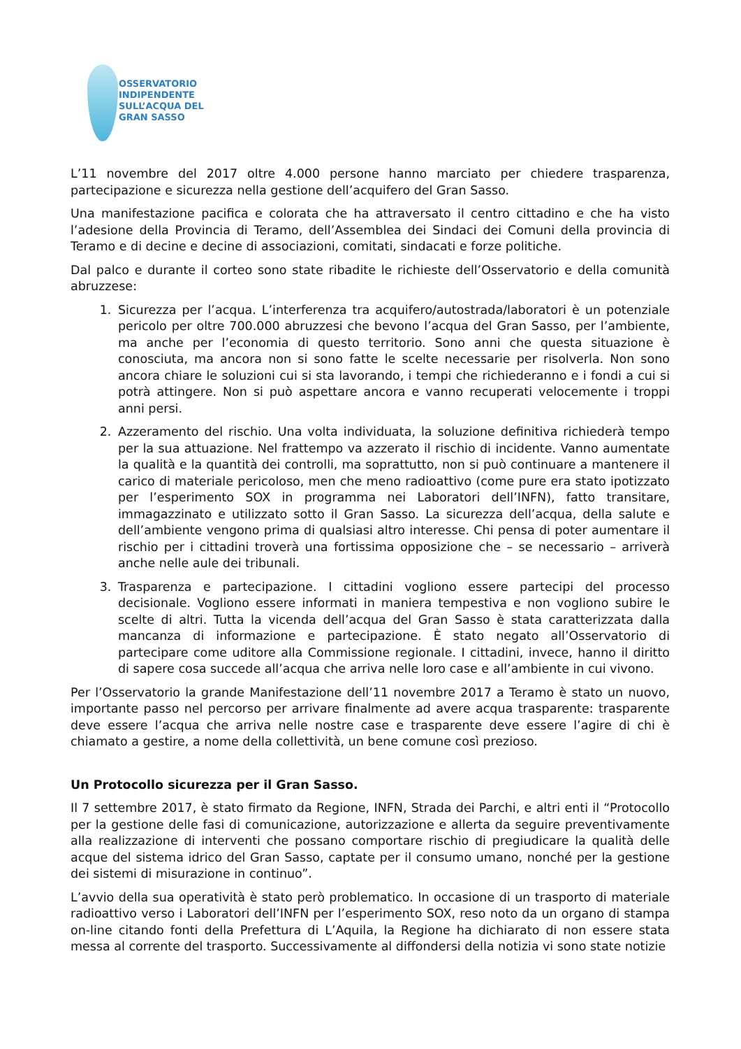OSSERVATORIO
INDIPENDENTE
SULL’ACQUA DEL
GRAN SASSO
L’11 novembre del 2017 oltre 4.000 persone hanno marciato per chiedere trasparenza, partecipazione e sicurezza nella gestione dell’acquifero del Gran Sasso.
Una manifestazione pacifica e colorata che ha attraversato il centro cittadino e che ha visto l’adesione della Provincia di Teramo, dell’Assemblea dei Sindaci dei Comuni della provincia di Teramo e di decine e decine di associazioni, comitati, sindacati e forze politiche.
Dal palco e durante il corteo sono state ribadite le richieste dell’Osservatorio e della comunità abruzzese:
1. Sicurezza per l’acqua. L’interferenza tra acquifero/autostrada/laboratori è un potenziale pericolo per oltre 700.000 abruzzesi che bevono l’acqua del Gran Sasso, per l’ambiente, ma anche per l’economia di questo territorio. Sono anni che questa situazione è conosciuta, ma ancora non si sono fatte le scelte necessarie per risolverla. Non sono ancora chiare le soluzioni cui si sta lavorando, i tempi che richiederanno e i fondi a cui si potrà attingere. Non si può aspettare ancora e vanno recuperati velocemente i troppi anni persi.
2. Azzeramento del rischio. Una volta individuata, la soluzione definitiva richiederà tempo per la sua attuazione. Nel frattempo va azzerato il rischio di incidente. Vanno aumentate la qualità e la quantità dei controlli, ma soprattutto, non si può continuare a mantenere il carico di materiale pericoloso, men che meno radioattivo (come pure era stato ipotizzato per l’esperimento SOX in programma nei Laboratori dell’INFN), fatto transitare, immagazzinato e utilizzato sotto il Gran Sasso. La sicurezza dell’acqua, della salute e dell’ambiente vengono prima di qualsiasi altro interesse. Chi pensa di poter aumentare il rischio per i cittadini troverà una fortissima opposizione che – se necessario – arriverà anche nelle aule dei tribunali.
3. Trasparenza e partecipazione. I cittadini vogliono essere partecipi del processo decisionale. Vogliono essere informati in maniera tempestiva e non vogliono subire le scelte di altri. Tutta la vicenda dell’acqua del Gran Sasso è stata caratterizzata dalla mancanza di informazione e partecipazione. È stato negato all’Osservatorio di partecipare come uditore alla Commissione regionale. I cittadini, invece, hanno il diritto di sapere cosa succede all’acqua che arriva nelle loro case e all’ambiente in cui vivono.
Per l’Osservatorio la grande Manifestazione dell’11 novembre 2017 a Teramo è stato un nuovo, importante passo nel percorso per arrivare finalmente ad avere acqua trasparente: trasparente deve essere l’acqua che arriva nelle nostre case e trasparente deve essere l’agire di chi è chiamato a gestire, a nome della collettività, un bene comune così prezioso.
Un Protocollo sicurezza per il Gran Sasso.
Il 7 settembre 2017, è stato firmato da Regione, INFN, Strada dei Parchi, e altri enti il “Protocollo per la gestione delle fasi di comunicazione, autorizzazione e allerta da seguire preventivamente alla realizzazione di interventi che possano comportare rischio di pregiudicare la qualità delle acque del sistema idrico del Gran Sasso, captate per il consumo umano, nonché per la gestione dei sistemi di misurazione in continuo”.
L’avvio della sua operatività è stato però problematico. In occasione di un trasporto di materiale radioattivo verso i Laboratori dell’INFN per l’esperimento SOX, reso noto da un organo di stampa on-line citando fonti della Prefettura di L’Aquila, la Regione ha dichiarato di non essere stata messa al corrente del trasporto. Successivamente al diffondersi della notizia vi sono state notizie